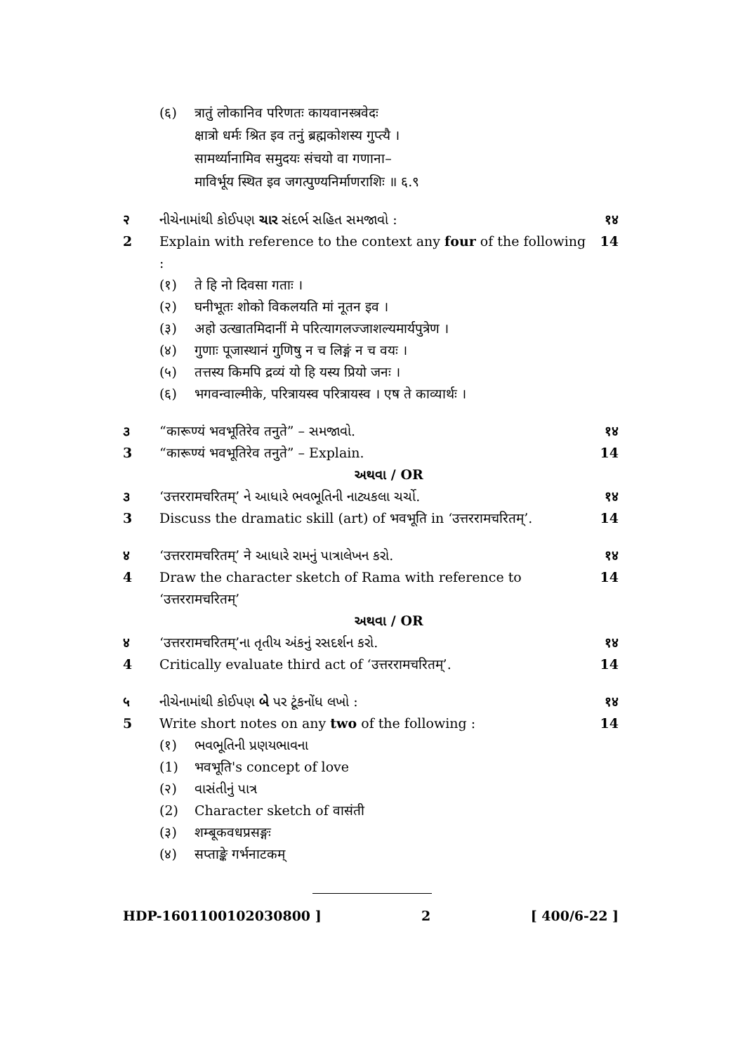(६) त्रातुं लोकानिव परिणतः कायवानस्त्रवेदः
क्षात्रो धर्मः श्रित इव तनुं ब्रह्मकोशस्य गुप्त्यै ।
सामर्थ्यानामिव समुदयः संचयो वा गणाना–
माविर्भूय स्थित इव जगत्पुण्यनिर्माणराशिः ॥ ६.९
२ નીચેનામાંથી કોઈપણ ચાર સંદર્ભ સહિત સમજાવો : १४
2 Explain with reference to the context any four of the following : 14
(१) ते हि नो दिवसा गताः ।
(२) घनीभूतः शोको विकलयति मां नूतन इव ।
(३) अहो उत्खातमिदानीं मे परित्यागलज्जाशल्यमार्यपुत्रेण ।
(४) गुणाः पूजास्थानं गुणिषु न च लिङ्गं न च वयः ।
(५) तत्तस्य किमपि द्रव्यं यो हि यस्य प्रियो जनः ।
(६) भगवन्वाल्मीके, परित्रायस्व परित्रायस्व । एष ते काव्यार्थः ।
૩ “कारूण्यं भवभूतिरेव तनुते” – સમજાવો. १४
3 “कारूण्यं भवभूतिरेव तनुते” – Explain. 14
અથવા / OR
૩ ‘उत्तररामचरितम्’ ને આધારે ભવભૂતિની નાટ્યકલા ચર્ચો. १४
3 Discuss the dramatic skill (art) of भवभूति in ‘उत्तररामचरितम्’. 14
४ ‘उत्तररामचरितम्’ ने આધારે રામનું પાત્રાલેખન કરો. १४
4 Draw the character sketch of Rama with reference to ‘उत्तररामचरितम्’ 14
અથવા / OR
४ ‘उत्तररामचरितम्’ના તૃતીય અંકનું રસદર્શન કરો. १४
4 Critically evaluate third act of ‘उत्तररामचरितम्’. 14
५ નીચેનામાંથી કોઈપણ બે પર ટૂંકનોંધ લખો : १४
5 Write short notes on any two of the following : 14
(१) ભવભૂતિની પ્રણયભાવના
(1) भवभूति's concept of love
(२) વાસંતીનું પાત્ર
(2) Character sketch of वासंती
(३) शम्बूकवधप्रसङ्गः
(४) सप्ताङ्के गर्भनाटकम्
HDP-1601100102030800 ] 2 [ 400/6-22 ]